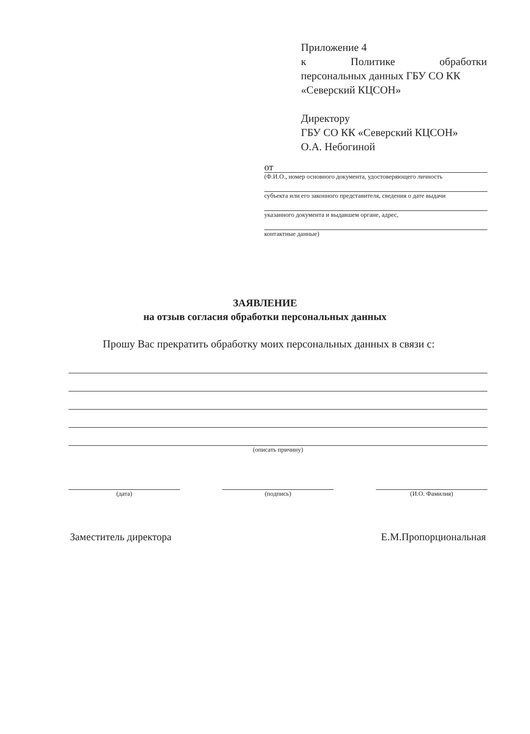Приложение 4
к Политике обработки
персональных данных ГБУ СО КК «Северский КЦСОН»
Директору
ГБУ СО КК «Северский КЦСОН»
О.А. Небогиной
от
(Ф.И.О., номер основного документа, удостоверяющего личность
субъекта или его законного представителя, сведения о дате выдачи
указанного документа и выдавшем органе, адрес,
контактные данные)
ЗАЯВЛЕНИЕ
на отзыв согласия обработки персональных данных
Прошу Вас прекратить обработку моих персональных данных в связи с:
(описать причину)
(дата) (подпись) (И.О. Фамилия)
Заместитель директора Е.М.Пропорциональная